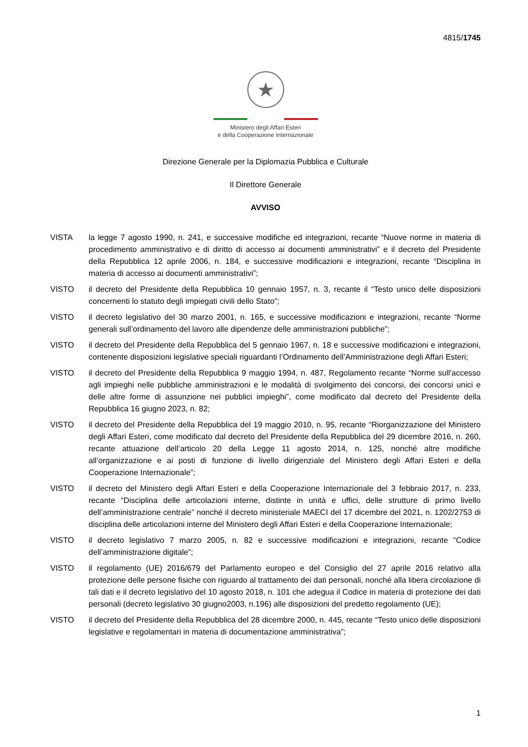4815/1745
★
Ministero degli Affari Esteri
e della Cooperazione Internazionale
Direzione Generale per la Diplomazia Pubblica e Culturale
Il Direttore Generale
AVVISO
VISTA la legge 7 agosto 1990, n. 241, e successive modifiche ed integrazioni, recante “Nuove norme in materia di procedimento amministrativo e di diritto di accesso ai documenti amministrativi” e il decreto del Presidente della Repubblica 12 aprile 2006, n. 184, e successive modificazioni e integrazioni, recante “Disciplina in materia di accesso ai documenti amministrativi”;
VISTO il decreto del Presidente della Repubblica 10 gennaio 1957, n. 3, recante il “Testo unico delle disposizioni concernenti lo statuto degli impiegati civili dello Stato”;
VISTO il decreto legislativo del 30 marzo 2001, n. 165, e successive modificazioni e integrazioni, recante “Norme generali sull’ordinamento del lavoro alle dipendenze delle amministrazioni pubbliche”;
VISTO il decreto del Presidente della Repubblica del 5 gennaio 1967, n. 18 e successive modificazioni e integrazioni, contenente disposizioni legislative speciali riguardanti l’Ordinamento dell’Amministrazione degli Affari Esteri;
VISTO il decreto del Presidente della Repubblica 9 maggio 1994, n. 487, Regolamento recante “Norme sull'accesso agli impieghi nelle pubbliche amministrazioni e le modalità di svolgimento dei concorsi, dei concorsi unici e delle altre forme di assunzione nei pubblici impieghi”, come modificato dal decreto del Presidente della Repubblica 16 giugno 2023, n. 82;
VISTO il decreto del Presidente della Repubblica del 19 maggio 2010, n. 95, recante “Riorganizzazione del Ministero degli Affari Esteri, come modificato dal decreto del Presidente della Repubblica del 29 dicembre 2016, n. 260, recante attuazione dell’articolo 20 della Legge 11 agosto 2014, n. 125, nonché altre modifiche all’organizzazione e ai posti di funzione di livello dirigenziale del Ministero degli Affari Esteri e della Cooperazione Internazionale”;
VISTO il decreto del Ministero degli Affari Esteri e della Cooperazione Internazionale del 3 febbraio 2017, n. 233, recante “Disciplina delle articolazioni interne, distinte in unità e uffici, delle strutture di primo livello dell’amministrazione centrale” nonché il decreto ministeriale MAECI del 17 dicembre del 2021, n. 1202/2753 di disciplina delle articolazioni interne del Ministero degli Affari Esteri e della Cooperazione Internazionale;
VISTO il decreto legislativo 7 marzo 2005, n. 82 e successive modificazioni e integrazioni, recante “Codice dell’amministrazione digitale”;
VISTO il regolamento (UE) 2016/679 del Parlamento europeo e del Consiglio del 27 aprile 2016 relativo alla protezione delle persone fisiche con riguardo al trattamento dei dati personali, nonché alla libera circolazione di tali dati e il decreto legislativo del 10 agosto 2018, n. 101 che adegua il Codice in materia di protezione dei dati personali (decreto legislativo 30 giugno2003, n.196) alle disposizioni del predetto regolamento (UE);
VISTO il decreto del Presidente della Repubblica del 28 dicembre 2000, n. 445, recante “Testo unico delle disposizioni legislative e regolamentari in materia di documentazione amministrativa”;
1